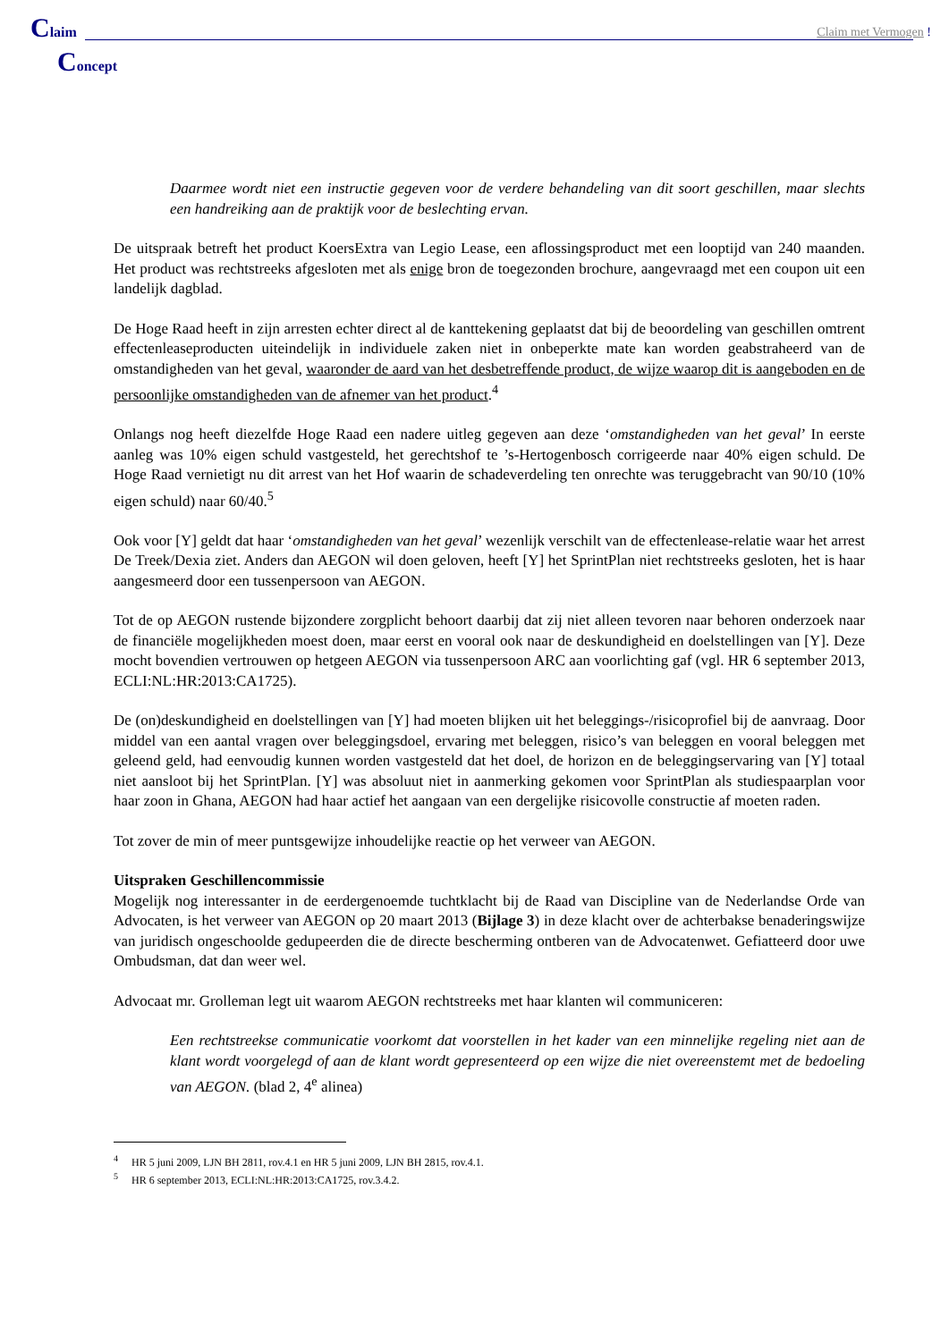Claim
Claim met Vermogen !
Concept
Daarmee wordt niet een instructie gegeven voor de verdere behandeling van dit soort geschillen, maar slechts een handreiking aan de praktijk voor de beslechting ervan.
De uitspraak betreft het product KoersExtra van Legio Lease, een aflossingsproduct met een looptijd van 240 maanden. Het product was rechtstreeks afgesloten met als enige bron de toegezonden brochure, aangevraagd met een coupon uit een landelijk dagblad.
De Hoge Raad heeft in zijn arresten echter direct al de kanttekening geplaatst dat bij de beoordeling van geschillen omtrent effectenleaseproducten uiteindelijk in individuele zaken niet in onbeperkte mate kan worden geabstraheerd van de omstandigheden van het geval, waaronder de aard van het desbetreffende product, de wijze waarop dit is aangeboden en de persoonlijke omstandigheden van de afnemer van het product.<sup>4</sup>
Onlangs nog heeft diezelfde Hoge Raad een nadere uitleg gegeven aan deze ‘omstandigheden van het geval’ In eerste aanleg was 10% eigen schuld vastgesteld, het gerechtshof te ’s-Hertogenbosch corrigeerde naar 40% eigen schuld. De Hoge Raad vernietigt nu dit arrest van het Hof waarin de schadeverdeling ten onrechte was teruggebracht van 90/10 (10% eigen schuld) naar 60/40.<sup>5</sup>
Ook voor [Y] geldt dat haar ‘omstandigheden van het geval’ wezenlijk verschilt van de effectenlease-relatie waar het arrest De Treek/Dexia ziet. Anders dan AEGON wil doen geloven, heeft [Y] het SprintPlan niet rechtstreeks gesloten, het is haar aangesmeerd door een tussenpersoon van AEGON.
Tot de op AEGON rustende bijzondere zorgplicht behoort daarbij dat zij niet alleen tevoren naar behoren onderzoek naar de financiële mogelijkheden moest doen, maar eerst en vooral ook naar de deskundigheid en doelstellingen van [Y]. Deze mocht bovendien vertrouwen op hetgeen AEGON via tussenpersoon ARC aan voorlichting gaf (vgl. HR 6 september 2013, ECLI:NL:HR:2013:CA1725).
De (on)deskundigheid en doelstellingen van [Y] had moeten blijken uit het beleggings-/risicoprofiel bij de aanvraag. Door middel van een aantal vragen over beleggingsdoel, ervaring met beleggen, risico’s van beleggen en vooral beleggen met geleend geld, had eenvoudig kunnen worden vastgesteld dat het doel, de horizon en de beleggingservaring van [Y] totaal niet aansloot bij het SprintPlan. [Y] was absoluut niet in aanmerking gekomen voor SprintPlan als studiespaarplan voor haar zoon in Ghana, AEGON had haar actief het aangaan van een dergelijke risicovolle constructie af moeten raden.
Tot zover de min of meer puntsgewijze inhoudelijke reactie op het verweer van AEGON.
Uitspraken Geschillencommissie
Mogelijk nog interessanter in de eerdergenoemde tuchtklacht bij de Raad van Discipline van de Nederlandse Orde van Advocaten, is het verweer van AEGON op 20 maart 2013 (Bijlage 3) in deze klacht over de achterbakse benaderingswijze van juridisch ongeschoolde gedupeerden die de directe bescherming ontberen van de Advocatenwet. Gefiatteerd door uwe Ombudsman, dat dan weer wel.
Advocaat mr. Grolleman legt uit waarom AEGON rechtstreeks met haar klanten wil communiceren:
Een rechtstreekse communicatie voorkomt dat voorstellen in het kader van een minnelijke regeling niet aan de klant wordt voorgelegd of aan de klant wordt gepresenteerd op een wijze die niet overeenstemt met de bedoeling van AEGON. (blad 2, 4<sup>e</sup> alinea)
<sup>4</sup> HR 5 juni 2009, LJN BH 2811, rov.4.1 en HR 5 juni 2009, LJN BH 2815, rov.4.1.
<sup>5</sup> HR 6 september 2013, ECLI:NL:HR:2013:CA1725, rov.3.4.2.